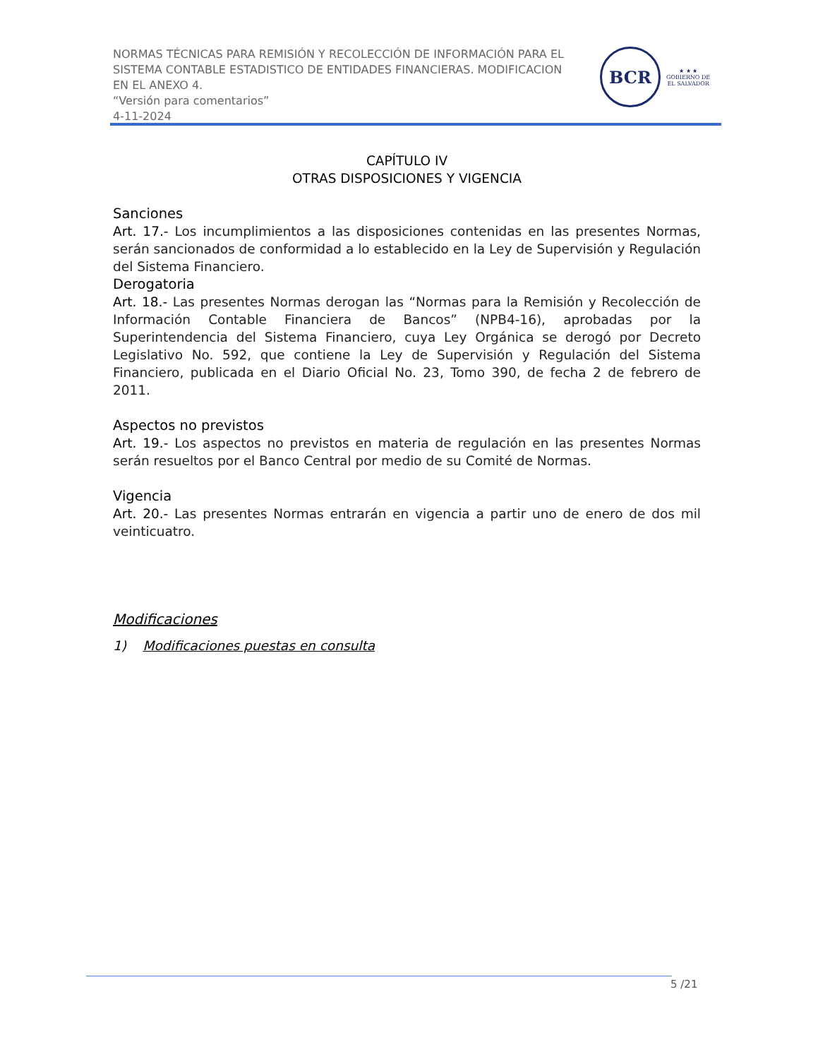NORMAS TÉCNICAS PARA REMISIÓN Y RECOLECCIÓN DE INFORMACIÓN PARA EL
SISTEMA CONTABLE ESTADISTICO DE ENTIDADES FINANCIERAS. MODIFICACION
EN EL ANEXO 4.
“Versión para comentarios”
4-11-2024
BCR
★ ★ ★
GOBIERNO DE
EL SALVADOR
CAPÍTULO IV
OTRAS DISPOSICIONES Y VIGENCIA
Sanciones
Art. 17.- Los incumplimientos a las disposiciones contenidas en las presentes Normas, serán sancionados de conformidad a lo establecido en la Ley de Supervisión y Regulación del Sistema Financiero.
Derogatoria
Art. 18.- Las presentes Normas derogan las “Normas para la Remisión y Recolección de Información Contable Financiera de Bancos” (NPB4-16), aprobadas por la Superintendencia del Sistema Financiero, cuya Ley Orgánica se derogó por Decreto Legislativo No. 592, que contiene la Ley de Supervisión y Regulación del Sistema Financiero, publicada en el Diario Oficial No. 23, Tomo 390, de fecha 2 de febrero de 2011.
Aspectos no previstos
Art. 19.- Los aspectos no previstos en materia de regulación en las presentes Normas serán resueltos por el Banco Central por medio de su Comité de Normas.
Vigencia
Art. 20.- Las presentes Normas entrarán en vigencia a partir uno de enero de dos mil veinticuatro.
Modificaciones
1) Modificaciones puestas en consulta
5 /21